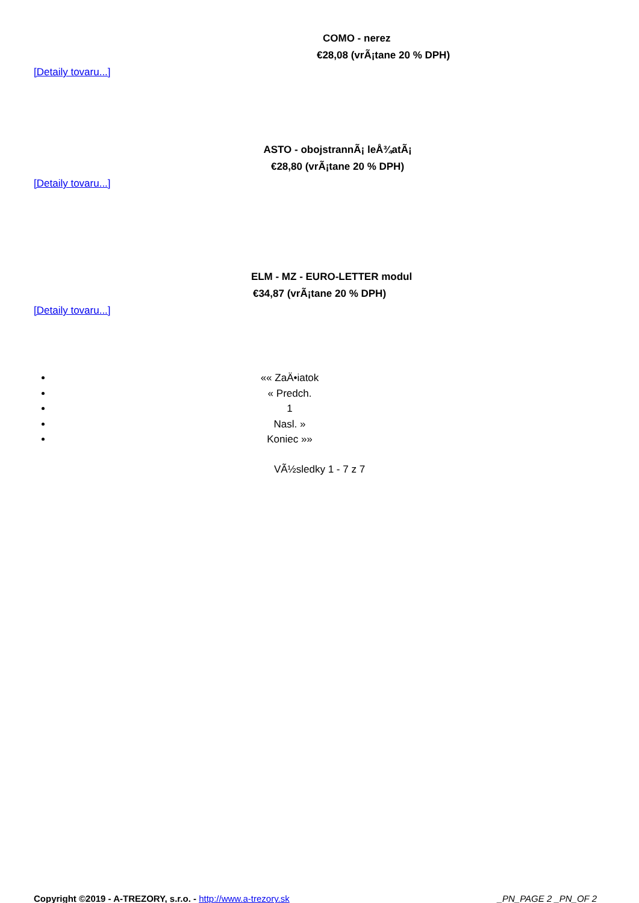COMO - nerez
€28,08 (vrÃ¡tane 20 % DPH)
[Detaily tovaru...]
ASTO - obojstrannÃ¡ leÅ¾atÃ¡
€28,80 (vrÃ¡tane 20 % DPH)
[Detaily tovaru...]
ELM - MZ - EURO-LETTER modul
€34,87 (vrÃ¡tane 20 % DPH)
[Detaily tovaru...]
«« ZaÄ•iatok
« Predch.
1
Nasl. »
Koniec »»
VÃ½sledky 1 - 7 z 7
Copyright ©2019 - A-TREZORY, s.r.o. - http://www.a-trezory.sk _PN_PAGE 2 _PN_OF 2